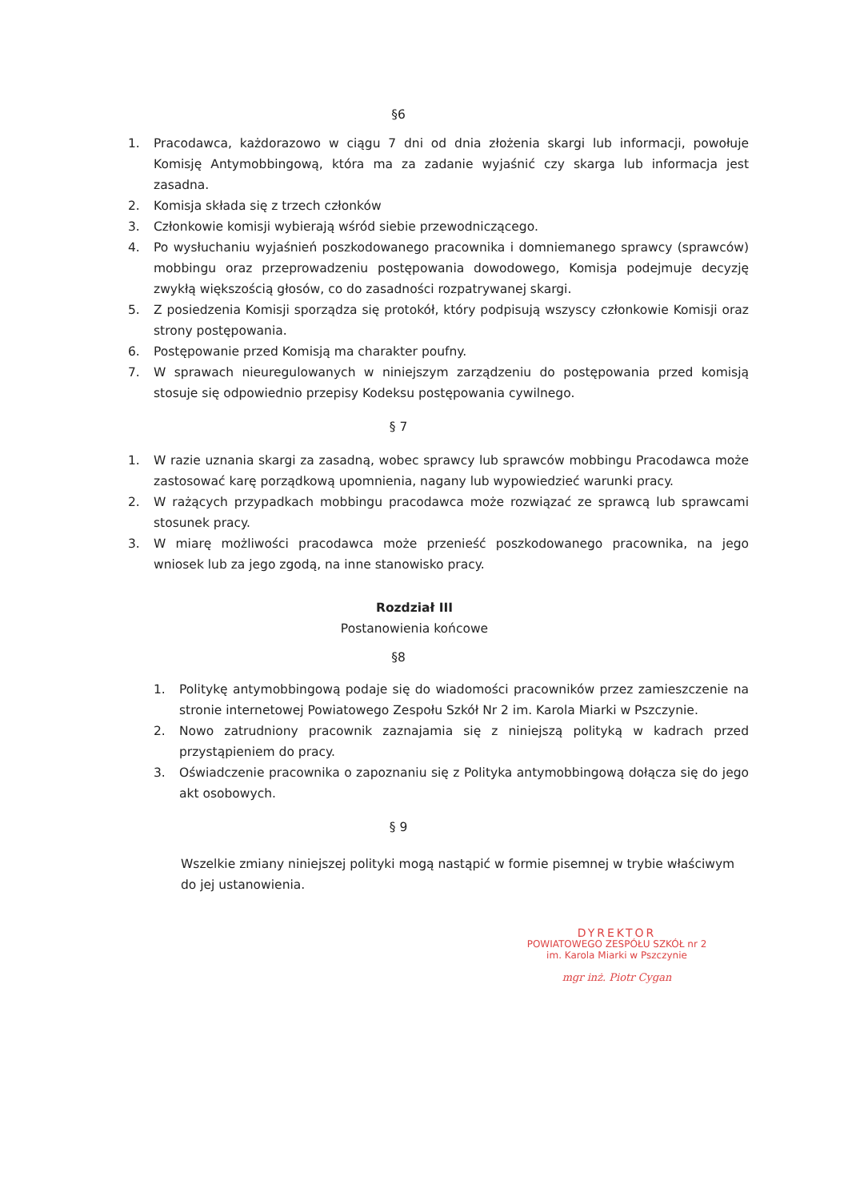§6
1. Pracodawca, każdorazowo w ciągu 7 dni od dnia złożenia skargi lub informacji, powołuje Komisję Antymobbingową, która ma za zadanie wyjaśnić czy skarga lub informacja jest zasadna.
2. Komisja składa się z trzech członków
3. Członkowie komisji wybierają wśród siebie przewodniczącego.
4. Po wysłuchaniu wyjaśnień poszkodowanego pracownika i domniemanego sprawcy (sprawców) mobbingu oraz przeprowadzeniu postępowania dowodowego, Komisja podejmuje decyzję zwykłą większością głosów, co do zasadności rozpatrywanej skargi.
5. Z posiedzenia Komisji sporządza się protokół, który podpisują wszyscy członkowie Komisji oraz strony postępowania.
6. Postępowanie przed Komisją ma charakter poufny.
7. W sprawach nieuregulowanych w niniejszym zarządzeniu do postępowania przed komisją stosuje się odpowiednio przepisy Kodeksu postępowania cywilnego.
§ 7
1. W razie uznania skargi za zasadną, wobec sprawcy lub sprawców mobbingu Pracodawca może zastosować karę porządkową upomnienia, nagany lub wypowiedzieć warunki pracy.
2. W rażących przypadkach mobbingu pracodawca może rozwiązać ze sprawcą lub sprawcami stosunek pracy.
3. W miarę możliwości pracodawca może przenieść poszkodowanego pracownika, na jego wniosek lub za jego zgodą, na inne stanowisko pracy.
Rozdział III
Postanowienia końcowe
§8
1. Politykę antymobbingową podaje się do wiadomości pracowników przez zamieszczenie na stronie internetowej Powiatowego Zespołu Szkół Nr 2 im. Karola Miarki w Pszczynie.
2. Nowo zatrudniony pracownik zaznajamia się z niniejszą polityką w kadrach przed przystąpieniem do pracy.
3. Oświadczenie pracownika o zapoznaniu się z Polityka antymobbingową dołącza się do jego akt osobowych.
§ 9
Wszelkie zmiany niniejszej polityki mogą nastąpić w formie pisemnej w trybie właściwym do jej ustanowienia.
DYREKTOR
POWIATOWEGO ZESPÓŁU SZKÓŁ nr 2
im. Karola Miarki w Pszczynie
mgr inż. Piotr Cygan